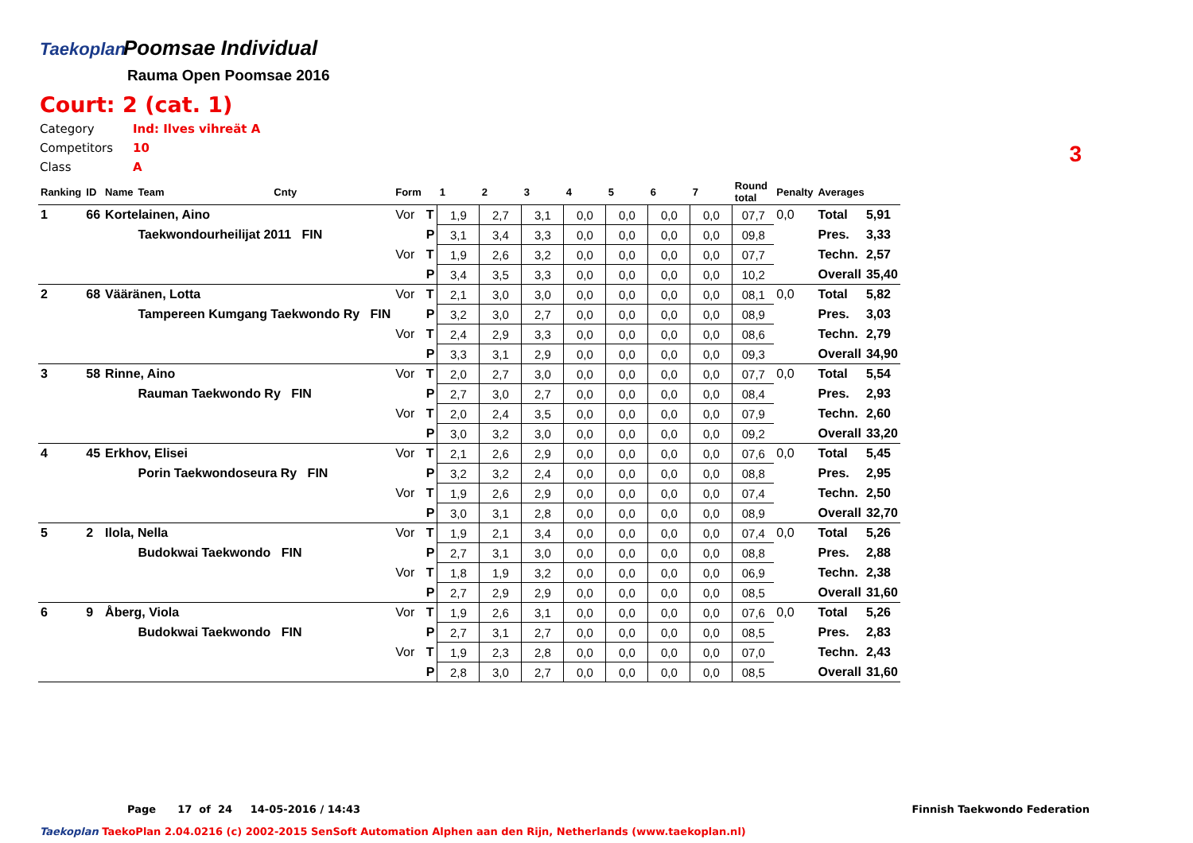Taekoplan Poomsae Individual
Rauma Open Poomsae 2016
Court: 2 (cat. 1)
Category Ind: Ilves vihreät A
Competitors 10
Class A
3
| Ranking | ID | Name | Team | Cnty | Form | | 1 | 2 | 3 | 4 | 5 | 6 | 7 | Round total | Penalty | Averages | |
| --- | --- | --- | --- | --- | --- | --- | --- | --- | --- | --- | --- | --- | --- | --- | --- | --- | --- |
| 1 | 66 | Kortelainen, Aino | | | Vor | T | 1,9 | 2,7 | 3,1 | 0,0 | 0,0 | 0,0 | 0,0 | 07,7 | 0,0 | Total | 5,91 |
| | | | Taekwondourheilijat 2011 FIN | | | P | 3,1 | 3,4 | 3,3 | 0,0 | 0,0 | 0,0 | 0,0 | 09,8 | | Pres. | 3,33 |
| | | | | | Vor | T | 1,9 | 2,6 | 3,2 | 0,0 | 0,0 | 0,0 | 0,0 | 07,7 | | Techn. | 2,57 |
| | | | | | | P | 3,4 | 3,5 | 3,3 | 0,0 | 0,0 | 0,0 | 0,0 | 10,2 | | Overall | 35,40 |
| 2 | 68 | Vääränen, Lotta | | | Vor | T | 2,1 | 3,0 | 3,0 | 0,0 | 0,0 | 0,0 | 0,0 | 08,1 | 0,0 | Total | 5,82 |
| | | | Tampereen Kumgang Taekwondo Ry FIN | | | P | 3,2 | 3,0 | 2,7 | 0,0 | 0,0 | 0,0 | 0,0 | 08,9 | | Pres. | 3,03 |
| | | | | | Vor | T | 2,4 | 2,9 | 3,3 | 0,0 | 0,0 | 0,0 | 0,0 | 08,6 | | Techn. | 2,79 |
| | | | | | | P | 3,3 | 3,1 | 2,9 | 0,0 | 0,0 | 0,0 | 0,0 | 09,3 | | Overall | 34,90 |
| 3 | 58 | Rinne, Aino | | | Vor | T | 2,0 | 2,7 | 3,0 | 0,0 | 0,0 | 0,0 | 0,0 | 07,7 | 0,0 | Total | 5,54 |
| | | | Rauman Taekwondo Ry FIN | | | P | 2,7 | 3,0 | 2,7 | 0,0 | 0,0 | 0,0 | 0,0 | 08,4 | | Pres. | 2,93 |
| | | | | | Vor | T | 2,0 | 2,4 | 3,5 | 0,0 | 0,0 | 0,0 | 0,0 | 07,9 | | Techn. | 2,60 |
| | | | | | | P | 3,0 | 3,2 | 3,0 | 0,0 | 0,0 | 0,0 | 0,0 | 09,2 | | Overall | 33,20 |
| 4 | 45 | Erkhov, Elisei | | | Vor | T | 2,1 | 2,6 | 2,9 | 0,0 | 0,0 | 0,0 | 0,0 | 07,6 | 0,0 | Total | 5,45 |
| | | | Porin Taekwondoseura Ry FIN | | | P | 3,2 | 3,2 | 2,4 | 0,0 | 0,0 | 0,0 | 0,0 | 08,8 | | Pres. | 2,95 |
| | | | | | Vor | T | 1,9 | 2,6 | 2,9 | 0,0 | 0,0 | 0,0 | 0,0 | 07,4 | | Techn. | 2,50 |
| | | | | | | P | 3,0 | 3,1 | 2,8 | 0,0 | 0,0 | 0,0 | 0,0 | 08,9 | | Overall | 32,70 |
| 5 | 2 | Ilola, Nella | | | Vor | T | 1,9 | 2,1 | 3,4 | 0,0 | 0,0 | 0,0 | 0,0 | 07,4 | 0,0 | Total | 5,26 |
| | | | Budokwai Taekwondo FIN | | | P | 2,7 | 3,1 | 3,0 | 0,0 | 0,0 | 0,0 | 0,0 | 08,8 | | Pres. | 2,88 |
| | | | | | Vor | T | 1,8 | 1,9 | 3,2 | 0,0 | 0,0 | 0,0 | 0,0 | 06,9 | | Techn. | 2,38 |
| | | | | | | P | 2,7 | 2,9 | 2,9 | 0,0 | 0,0 | 0,0 | 0,0 | 08,5 | | Overall | 31,60 |
| 6 | 9 | Åberg, Viola | | | Vor | T | 1,9 | 2,6 | 3,1 | 0,0 | 0,0 | 0,0 | 0,0 | 07,6 | 0,0 | Total | 5,26 |
| | | | Budokwai Taekwondo FIN | | | P | 2,7 | 3,1 | 2,7 | 0,0 | 0,0 | 0,0 | 0,0 | 08,5 | | Pres. | 2,83 |
| | | | | | Vor | T | 1,9 | 2,3 | 2,8 | 0,0 | 0,0 | 0,0 | 0,0 | 07,0 | | Techn. | 2,43 |
| | | | | | | P | 2,8 | 3,0 | 2,7 | 0,0 | 0,0 | 0,0 | 0,0 | 08,5 | | Overall | 31,60 |
Page 17 of 24 14-05-2016 / 14:43 Finnish Taekwondo Federation
Taekoplan TaekoPlan 2.04.0216 (c) 2002-2015 SenSoft Automation Alphen aan den Rijn, Netherlands (www.taekoplan.nl)